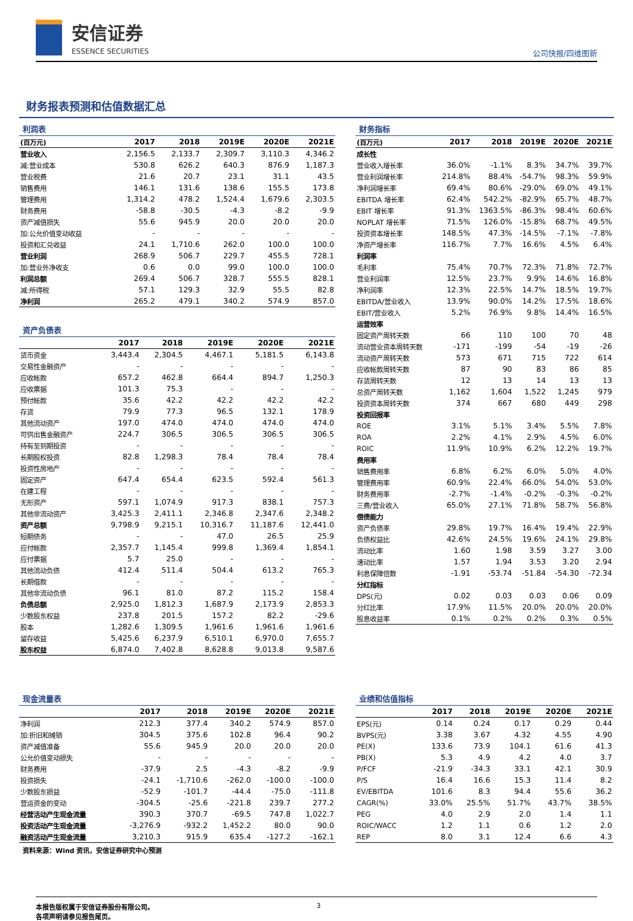安信证券
ESSENCE SECURITIES
公司快报/四维图新
财务报表预测和估值数据汇总
利润表
| (百万元) | 2017 | 2018 | 2019E | 2020E | 2021E |
| --- | --- | --- | --- | --- | --- |
| 营业收入 | 2,156.5 | 2,133.7 | 2,309.7 | 3,110.3 | 4,346.2 |
| 减:营业成本 | 530.8 | 626.2 | 640.3 | 876.9 | 1,187.3 |
| 营业税费 | 21.6 | 20.7 | 23.1 | 31.1 | 43.5 |
| 销售费用 | 146.1 | 131.6 | 138.6 | 155.5 | 173.8 |
| 管理费用 | 1,314.2 | 478.2 | 1,524.4 | 1,679.6 | 2,303.5 |
| 财务费用 | -58.8 | -30.5 | -4.3 | -8.2 | -9.9 |
| 资产减值损失 | 55.6 | 945.9 | 20.0 | 20.0 | 20.0 |
| 加:公允价值变动收益 | - | - | - | - | - |
| 投资和汇兑收益 | 24.1 | 1,710.6 | 262.0 | 100.0 | 100.0 |
| 营业利润 | 268.9 | 506.7 | 229.7 | 455.5 | 728.1 |
| 加:营业外净收支 | 0.6 | 0.0 | 99.0 | 100.0 | 100.0 |
| 利润总额 | 269.4 | 506.7 | 328.7 | 555.5 | 828.1 |
| 减:所得税 | 57.1 | 129.3 | 32.9 | 55.5 | 82.8 |
| 净利润 | 265.2 | 479.1 | 340.2 | 574.9 | 857.0 |
资产负债表
| | 2017 | 2018 | 2019E | 2020E | 2021E |
| --- | --- | --- | --- | --- | --- |
| 货币资金 | 3,443.4 | 2,304.5 | 4,467.1 | 5,181.5 | 6,143.8 |
| 交易性金融资产 | - | - | - | - | - |
| 应收帐款 | 657.2 | 462.8 | 664.4 | 894.7 | 1,250.3 |
| 应收票据 | 101.3 | 75.3 | - | - | - |
| 预付帐款 | 35.6 | 42.2 | 42.2 | 42.2 | 42.2 |
| 存货 | 79.9 | 77.3 | 96.5 | 132.1 | 178.9 |
| 其他流动资产 | 197.0 | 474.0 | 474.0 | 474.0 | 474.0 |
| 可供出售金融资产 | 224.7 | 306.5 | 306.5 | 306.5 | 306.5 |
| 持有至到期投资 | - | - | - | - | - |
| 长期股权投资 | 82.8 | 1,298.3 | 78.4 | 78.4 | 78.4 |
| 投资性房地产 | - | - | - | - | - |
| 固定资产 | 647.4 | 654.4 | 623.5 | 592.4 | 561.3 |
| 在建工程 | - | - | - | - | - |
| 无形资产 | 597.1 | 1,074.9 | 917.3 | 838.1 | 757.3 |
| 其他非流动资产 | 3,425.3 | 2,411.1 | 2,346.8 | 2,347.6 | 2,348.2 |
| 资产总额 | 9,798.9 | 9,215.1 | 10,316.7 | 11,187.6 | 12,441.0 |
| 短期债务 | - | - | 47.0 | 26.5 | 25.9 |
| 应付帐款 | 2,357.7 | 1,145.4 | 999.8 | 1,369.4 | 1,854.1 |
| 应付票据 | 5.7 | 25.0 | - | - | - |
| 其他流动负债 | 412.4 | 511.4 | 504.4 | 613.2 | 765.3 |
| 长期借款 | - | - | - | - | - |
| 其他非流动负债 | 96.1 | 81.0 | 87.2 | 115.2 | 158.4 |
| 负债总额 | 2,925.0 | 1,812.3 | 1,687.9 | 2,173.9 | 2,853.3 |
| 少数股东权益 | 237.8 | 201.5 | 157.2 | 82.2 | -29.6 |
| 股本 | 1,282.6 | 1,309.5 | 1,961.6 | 1,961.6 | 1,961.6 |
| 留存收益 | 5,425.6 | 6,237.9 | 6,510.1 | 6,970.0 | 7,655.7 |
| 股东权益 | 6,874.0 | 7,402.8 | 8,628.8 | 9,013.8 | 9,587.6 |
财务指标
| (百万元) | 2017 | 2018 | 2019E | 2020E | 2021E |
| --- | --- | --- | --- | --- | --- |
| 成长性 | | | | | |
| 营业收入增长率 | 36.0% | -1.1% | 8.3% | 34.7% | 39.7% |
| 营业利润增长率 | 214.8% | 88.4% | -54.7% | 98.3% | 59.9% |
| 净利润增长率 | 69.4% | 80.6% | -29.0% | 69.0% | 49.1% |
| EBITDA 增长率 | 62.4% | 542.2% | -82.9% | 65.7% | 48.7% |
| EBIT 增长率 | 91.3% | 1363.5% | -86.3% | 98.4% | 60.6% |
| NOPLAT 增长率 | 71.5% | 126.0% | -15.8% | 68.7% | 49.5% |
| 投资资本增长率 | 148.5% | 47.3% | -14.5% | -7.1% | -7.8% |
| 净资产增长率 | 116.7% | 7.7% | 16.6% | 4.5% | 6.4% |
| 利润率 | | | | | |
| 毛利率 | 75.4% | 70.7% | 72.3% | 71.8% | 72.7% |
| 营业利润率 | 12.5% | 23.7% | 9.9% | 14.6% | 16.8% |
| 净利润率 | 12.3% | 22.5% | 14.7% | 18.5% | 19.7% |
| EBITDA/营业收入 | 13.9% | 90.0% | 14.2% | 17.5% | 18.6% |
| EBIT/营业收入 | 5.2% | 76.9% | 9.8% | 14.4% | 16.5% |
| 运营效率 | | | | | |
| 固定资产周转天数 | 66 | 110 | 100 | 70 | 48 |
| 流动营业资本周转天数 | -171 | -199 | -54 | -19 | -26 |
| 流动资产周转天数 | 573 | 671 | 715 | 722 | 614 |
| 应收帐款周转天数 | 87 | 90 | 83 | 86 | 85 |
| 存货周转天数 | 12 | 13 | 14 | 13 | 13 |
| 总资产周转天数 | 1,162 | 1,604 | 1,522 | 1,245 | 979 |
| 投资资本周转天数 | 374 | 667 | 680 | 449 | 298 |
| 投资回报率 | | | | | |
| ROE | 3.1% | 5.1% | 3.4% | 5.5% | 7.8% |
| ROA | 2.2% | 4.1% | 2.9% | 4.5% | 6.0% |
| ROIC | 11.9% | 10.9% | 6.2% | 12.2% | 19.7% |
| 费用率 | | | | | |
| 销售费用率 | 6.8% | 6.2% | 6.0% | 5.0% | 4.0% |
| 管理费用率 | 60.9% | 22.4% | 66.0% | 54.0% | 53.0% |
| 财务费用率 | -2.7% | -1.4% | -0.2% | -0.3% | -0.2% |
| 三费/营业收入 | 65.0% | 27.1% | 71.8% | 58.7% | 56.8% |
| 偿债能力 | | | | | |
| 资产负债率 | 29.8% | 19.7% | 16.4% | 19.4% | 22.9% |
| 负债权益比 | 42.6% | 24.5% | 19.6% | 24.1% | 29.8% |
| 流动比率 | 1.60 | 1.98 | 3.59 | 3.27 | 3.00 |
| 速动比率 | 1.57 | 1.94 | 3.53 | 3.20 | 2.94 |
| 利息保障倍数 | -1.91 | -53.74 | -51.84 | -54.30 | -72.34 |
| 分红指标 | | | | | |
| DPS(元) | 0.02 | 0.03 | 0.03 | 0.06 | 0.09 |
| 分红比率 | 17.9% | 11.5% | 20.0% | 20.0% | 20.0% |
| 股息收益率 | 0.1% | 0.2% | 0.2% | 0.3% | 0.5% |
现金流量表
| | 2017 | 2018 | 2019E | 2020E | 2021E |
| --- | --- | --- | --- | --- | --- |
| 净利润 | 212.3 | 377.4 | 340.2 | 574.9 | 857.0 |
| 加:折旧和摊销 | 304.5 | 375.6 | 102.8 | 96.4 | 90.2 |
| 资产减值准备 | 55.6 | 945.9 | 20.0 | 20.0 | 20.0 |
| 公允价值变动损失 | - | - | - | - | - |
| 财务费用 | -37.9 | 2.5 | -4.3 | -8.2 | -9.9 |
| 投资损失 | -24.1 | -1,710.6 | -262.0 | -100.0 | -100.0 |
| 少数股东损益 | -52.9 | -101.7 | -44.4 | -75.0 | -111.8 |
| 营运资金的变动 | -304.5 | -25.6 | -221.8 | 239.7 | 277.2 |
| 经营活动产生现金流量 | 390.3 | 370.7 | -69.5 | 747.8 | 1,022.7 |
| 投资活动产生现金流量 | -3,276.9 | -932.2 | 1,452.2 | 80.0 | 90.0 |
| 融资活动产生现金流量 | 3,210.3 | 915.9 | 635.4 | -127.2 | -162.1 |
业绩和估值指标
| | 2017 | 2018 | 2019E | 2020E | 2021E |
| --- | --- | --- | --- | --- | --- |
| EPS(元) | 0.14 | 0.24 | 0.17 | 0.29 | 0.44 |
| BVPS(元) | 3.38 | 3.67 | 4.32 | 4.55 | 4.90 |
| PE(X) | 133.6 | 73.9 | 104.1 | 61.6 | 41.3 |
| PB(X) | 5.3 | 4.9 | 4.2 | 4.0 | 3.7 |
| P/FCF | -21.9 | -34.3 | 33.1 | 42.1 | 30.9 |
| P/S | 16.4 | 16.6 | 15.3 | 11.4 | 8.2 |
| EV/EBITDA | 101.6 | 8.3 | 94.4 | 55.6 | 36.2 |
| CAGR(%) | 33.0% | 25.5% | 51.7% | 43.7% | 38.5% |
| PEG | 4.0 | 2.9 | 2.0 | 1.4 | 1.1 |
| ROIC/WACC | 1.2 | 1.1 | 0.6 | 1.2 | 2.0 |
| REP | 8.0 | 3.1 | 12.4 | 6.6 | 4.3 |
资料来源：Wind 资讯，安信证券研究中心预测
本报告版权属于安信证券股份有限公司。
各项声明请参见报告尾页。
3